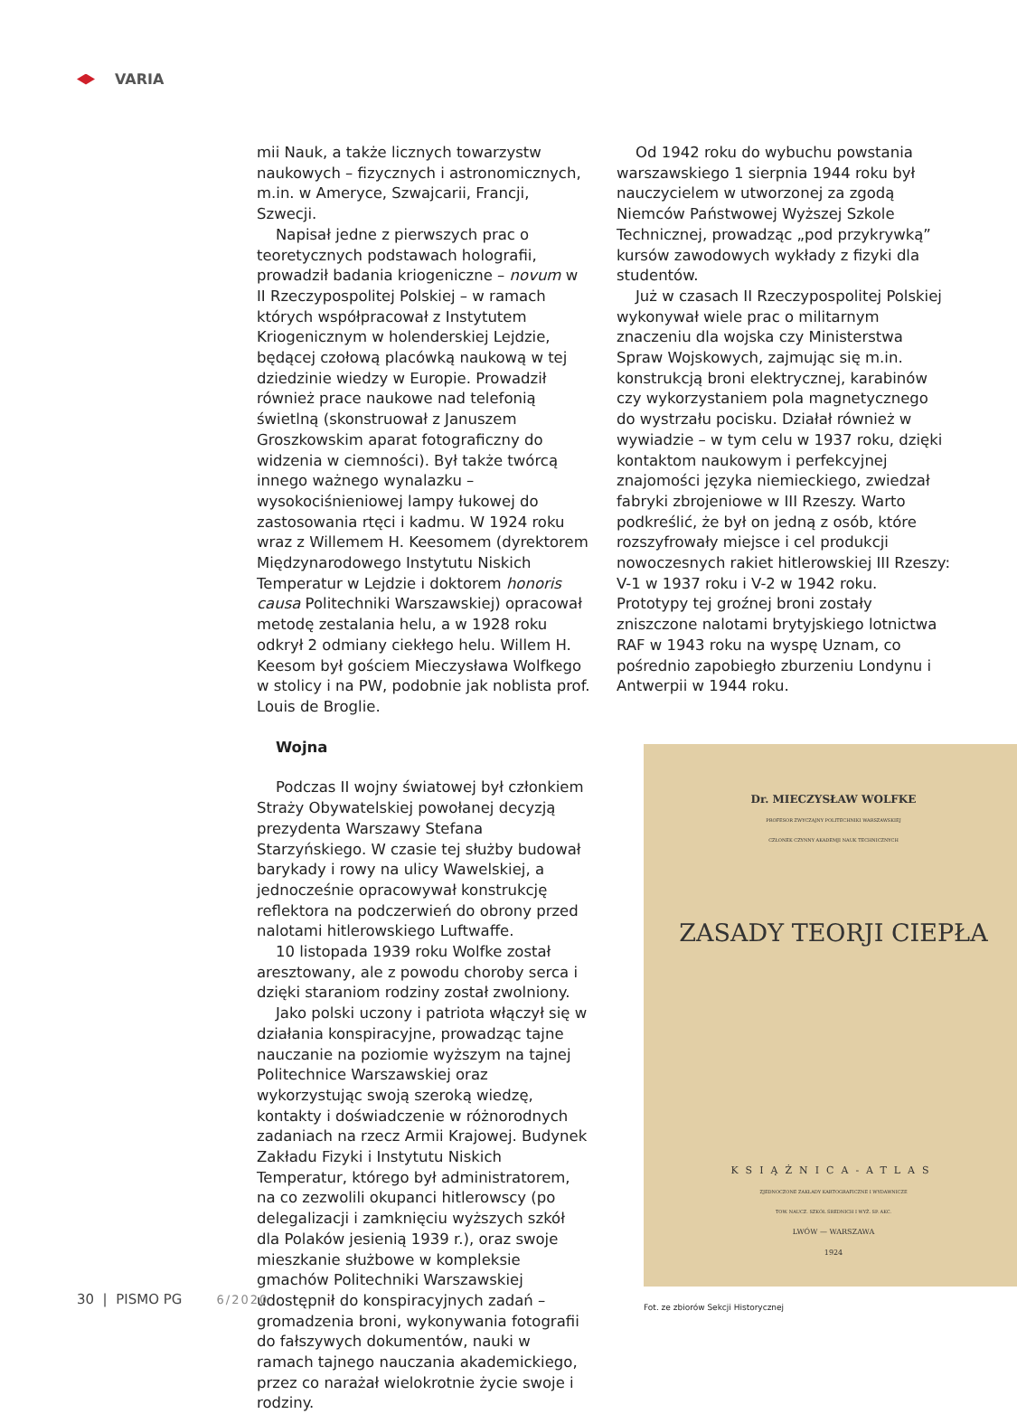VARIA
mii Nauk, a także licznych towarzystw naukowych – fizycznych i astronomicznych, m.in. w Ameryce, Szwajcarii, Francji, Szwecji.
Napisał jedne z pierwszych prac o teoretycznych podstawach holografii, prowadził badania kriogeniczne – novum w II Rzeczypospolitej Polskiej – w ramach których współpracował z Instytutem Kriogenicznym w holenderskiej Lejdzie, będącej czołową placówką naukową w tej dziedzinie wiedzy w Europie. Prowadził również prace naukowe nad telefonią świetlną (skonstruował z Januszem Groszkowskim aparat fotograficzny do widzenia w ciemności). Był także twórcą innego ważnego wynalazku – wysokociśnieniowej lampy łukowej do zastosowania rtęci i kadmu. W 1924 roku wraz z Willemem H. Keesomem (dyrektorem Międzynarodowego Instytutu Niskich Temperatur w Lejdzie i doktorem honoris causa Politechniki Warszawskiej) opracował metodę zestalania helu, a w 1928 roku odkrył 2 odmiany ciekłego helu. Willem H. Keesom był gościem Mieczysława Wolfkego w stolicy i na PW, podobnie jak noblista prof. Louis de Broglie.
Wojna
Podczas II wojny światowej był członkiem Straży Obywatelskiej powołanej decyzją prezydenta Warszawy Stefana Starzyńskiego. W czasie tej służby budował barykady i rowy na ulicy Wawelskiej, a jednocześnie opracowywał konstrukcję reflektora na podczerwień do obrony przed nalotami hitlerowskiego Luftwaffe.
10 listopada 1939 roku Wolfke został aresztowany, ale z powodu choroby serca i dzięki staraniom rodziny został zwolniony.
Jako polski uczony i patriota włączył się w działania konspiracyjne, prowadząc tajne nauczanie na poziomie wyższym na tajnej Politechnice Warszawskiej oraz wykorzystując swoją szeroką wiedzę, kontakty i doświadczenie w różnorodnych zadaniach na rzecz Armii Krajowej. Budynek Zakładu Fizyki i Instytutu Niskich Temperatur, którego był administratorem, na co zezwolili okupanci hitlerowscy (po delegalizacji i zamknięciu wyższych szkół dla Polaków jesienią 1939 r.), oraz swoje mieszkanie służbowe w kompleksie gmachów Politechniki Warszawskiej udostępnił do konspiracyjnych zadań – gromadzenia broni, wykonywania fotografii do fałszywych dokumentów, nauki w ramach tajnego nauczania akademickiego, przez co narażał wielokrotnie życie swoje i rodziny.
Od 1942 roku do wybuchu powstania warszawskiego 1 sierpnia 1944 roku był nauczycielem w utworzonej za zgodą Niemców Państwowej Wyższej Szkole Technicznej, prowadząc „pod przykrywką” kursów zawodowych wykłady z fizyki dla studentów.
Już w czasach II Rzeczypospolitej Polskiej wykonywał wiele prac o militarnym znaczeniu dla wojska czy Ministerstwa Spraw Wojskowych, zajmując się m.in. konstrukcją broni elektrycznej, karabinów czy wykorzystaniem pola magnetycznego do wystrzału pocisku. Działał również w wywiadzie – w tym celu w 1937 roku, dzięki kontaktom naukowym i perfekcyjnej znajomości języka niemieckiego, zwiedzał fabryki zbrojeniowe w III Rzeszy. Warto podkreślić, że był on jedną z osób, które rozszyfrowały miejsce i cel produkcji nowoczesnych rakiet hitlerowskiej III Rzeszy: V-1 w 1937 roku i V-2 w 1942 roku. Prototypy tej groźnej broni zostały zniszczone nalotami brytyjskiego lotnictwa RAF w 1943 roku na wyspę Uznam, co pośrednio zapobiegło zburzeniu Londynu i Antwerpii w 1944 roku.
Dr. MIECZYSŁAW WOLFKE
PROFESOR ZWYCZAJNY POLITECHNIKI WARSZAWSKIEJ
CZŁONEK CZYNNY AKADEMJI NAUK TECHNICZNYCH
ZASADY TEORJI CIEPŁA
KSIĄŻNICA-ATLAS
ZJEDNOCZONE ZAKŁADY KARTOGRAFICZNE I WYDAWNICZE
TOW. NAUCZ. SZKÓŁ ŚREDNICH I WYŻ. SP. AKC.
LWÓW — WARSZAWA
1924
Fot. ze zbiorów Sekcji Historycznej
30 | PISMO PG 6/2020